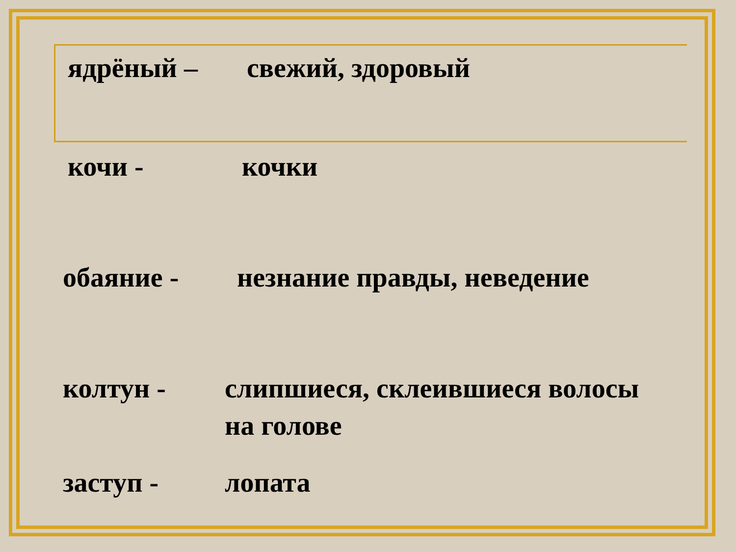ядрёный – свежий, здоровый
кочи - кочки
обаяние - незнание правды, неведение
колтун - слипшиеся, склеившиеся волосы
на голове
заступ - лопата